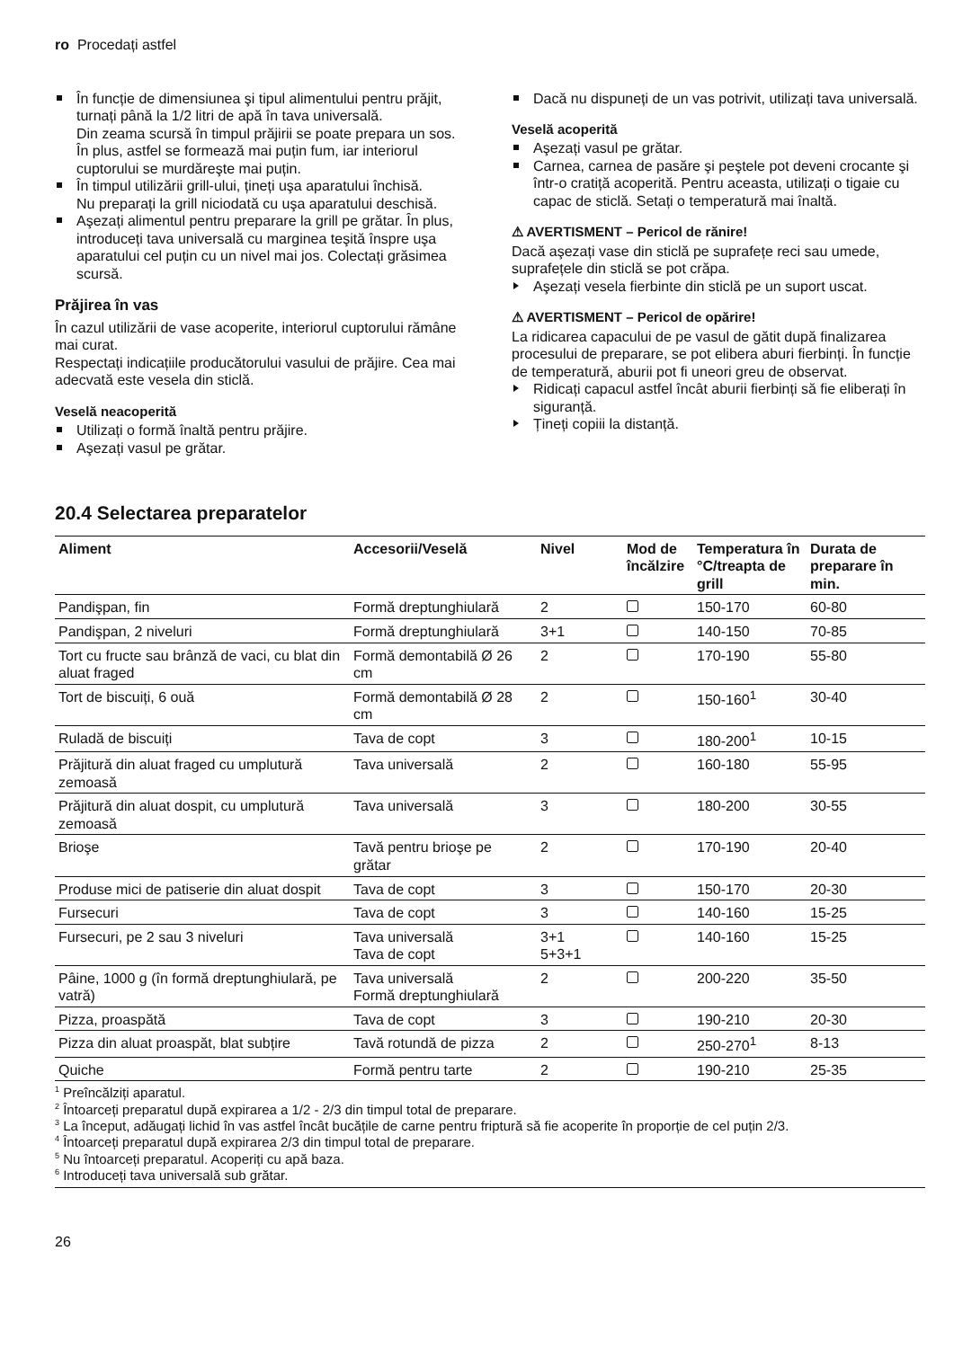ro Procedați astfel
În funcție de dimensiunea şi tipul alimentului pentru prăjit, turnați până la 1/2 litri de apă în tava universală.
Din zeama scursă în timpul prăjirii se poate prepara un sos. În plus, astfel se formează mai puțin fum, iar interiorul cuptorului se murdăreşte mai puțin.
În timpul utilizării grill-ului, țineți uşa aparatului închisă.
Nu preparați la grill niciodată cu uşa aparatului deschisă.
Aşezați alimentul pentru preparare la grill pe grătar. În plus, introduceți tava universală cu marginea teşită înspre uşa aparatului cel puțin cu un nivel mai jos. Colectați grăsimea scursă.
Prăjirea în vas
În cazul utilizării de vase acoperite, interiorul cuptorului rămâne mai curat.
Respectați indicațiile producătorului vasului de prăjire. Cea mai adecvată este vesela din sticlă.
Veselă neacoperită
Utilizați o formă înaltă pentru prăjire.
Aşezați vasul pe grătar.
Dacă nu dispuneți de un vas potrivit, utilizați tava universală.
Veselă acoperită
Aşezați vasul pe grătar.
Carnea, carnea de pasăre şi peştele pot deveni crocante şi într-o cratiță acoperită. Pentru aceasta, utilizați o tigaie cu capac de sticlă. Setați o temperatură mai înaltă.
⚠ AVERTISMENT – Pericol de rănire!
Dacă aşezați vase din sticlă pe suprafețe reci sau umede, suprafețele din sticlă se pot crăpa.
Aşezați vesela fierbinte din sticlă pe un suport uscat.
⚠ AVERTISMENT – Pericol de opărire!
La ridicarea capacului de pe vasul de gătit după finalizarea procesului de preparare, se pot elibera aburi fierbinți. În funcție de temperatură, aburii pot fi uneori greu de observat.
Ridicați capacul astfel încât aburii fierbinți să fie eliberați în siguranță.
Țineți copiii la distanță.
20.4 Selectarea preparatelor
| Aliment | Accesorii/Veselă | Nivel | Mod de încălzire | Temperatura în °C/treapta de grill | Durata de preparare în min. |
| --- | --- | --- | --- | --- | --- |
| Pandişpan, fin | Formă dreptunghiulară | 2 | | 150-170 | 60-80 |
| Pandişpan, 2 niveluri | Formă dreptunghiulară | 3+1 | | 140-150 | 70-85 |
| Tort cu fructe sau brânză de vaci, cu blat din aluat fraged | Formă demontabilă Ø 26 cm | 2 | | 170-190 | 55-80 |
| Tort de biscuiți, 6 ouă | Formă demontabilă Ø 28 cm | 2 | | 150-160<sup>1</sup> | 30-40 |
| Ruladă de biscuiți | Tava de copt | 3 | | 180-200<sup>1</sup> | 10-15 |
| Prăjitură din aluat fraged cu umplutură zemoasă | Tava universală | 2 | | 160-180 | 55-95 |
| Prăjitură din aluat dospit, cu umplutură zemoasă | Tava universală | 3 | | 180-200 | 30-55 |
| Brioşe | Tavă pentru brioşe pe grătar | 2 | | 170-190 | 20-40 |
| Produse mici de patiserie din aluat dospit | Tava de copt | 3 | | 150-170 | 20-30 |
| Fursecuri | Tava de copt | 3 | | 140-160 | 15-25 |
| Fursecuri, pe 2 sau 3 niveluri | Tava universală Tava de copt | 3+1 5+3+1 | | 140-160 | 15-25 |
| Pâine, 1000 g (în formă dreptunghiulară, pe vatră) | Tava universală Formă dreptunghiulară | 2 | | 200-220 | 35-50 |
| Pizza, proaspătă | Tava de copt | 3 | | 190-210 | 20-30 |
| Pizza din aluat proaspăt, blat subțire | Tavă rotundă de pizza | 2 | | 250-270<sup>1</sup> | 8-13 |
| Quiche | Formă pentru tarte | 2 | | 190-210 | 25-35 |
<sup>1</sup> Preîncălziți aparatul.
<sup>2</sup> Întoarceți preparatul după expirarea a 1/2 - 2/3 din timpul total de preparare.
<sup>3</sup> La început, adăugați lichid în vas astfel încât bucățile de carne pentru friptură să fie acoperite în proporție de cel puțin 2/3.
<sup>4</sup> Întoarceți preparatul după expirarea 2/3 din timpul total de preparare.
<sup>5</sup> Nu întoarceți preparatul. Acoperiți cu apă baza.
<sup>6</sup> Introduceți tava universală sub grătar.
26